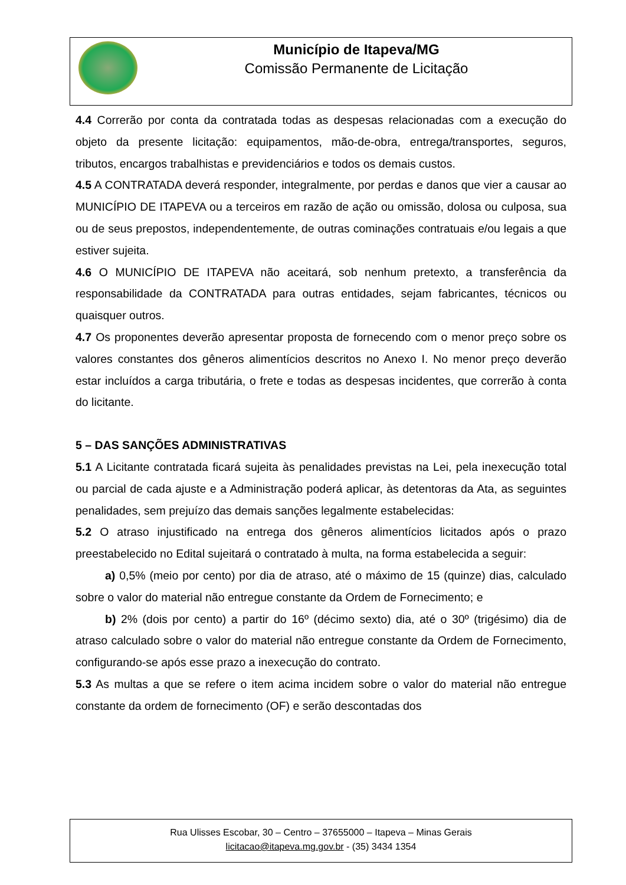Município de Itapeva/MG
Comissão Permanente de Licitação
4.4 Correrão por conta da contratada todas as despesas relacionadas com a execução do objeto da presente licitação: equipamentos, mão-de-obra, entrega/transportes, seguros, tributos, encargos trabalhistas e previdenciários e todos os demais custos.
4.5 A CONTRATADA deverá responder, integralmente, por perdas e danos que vier a causar ao MUNICÍPIO DE ITAPEVA ou a terceiros em razão de ação ou omissão, dolosa ou culposa, sua ou de seus prepostos, independentemente, de outras cominações contratuais e/ou legais a que estiver sujeita.
4.6 O MUNICÍPIO DE ITAPEVA não aceitará, sob nenhum pretexto, a transferência da responsabilidade da CONTRATADA para outras entidades, sejam fabricantes, técnicos ou quaisquer outros.
4.7 Os proponentes deverão apresentar proposta de fornecendo com o menor preço sobre os valores constantes dos gêneros alimentícios descritos no Anexo I. No menor preço deverão estar incluídos a carga tributária, o frete e todas as despesas incidentes, que correrão à conta do licitante.
5 – DAS SANÇÕES ADMINISTRATIVAS
5.1 A Licitante contratada ficará sujeita às penalidades previstas na Lei, pela inexecução total ou parcial de cada ajuste e a Administração poderá aplicar, às detentoras da Ata, as seguintes penalidades, sem prejuízo das demais sanções legalmente estabelecidas:
5.2 O atraso injustificado na entrega dos gêneros alimentícios licitados após o prazo preestabelecido no Edital sujeitará o contratado à multa, na forma estabelecida a seguir:
a) 0,5% (meio por cento) por dia de atraso, até o máximo de 15 (quinze) dias, calculado sobre o valor do material não entregue constante da Ordem de Fornecimento; e
b) 2% (dois por cento) a partir do 16º (décimo sexto) dia, até o 30º (trigésimo) dia de atraso calculado sobre o valor do material não entregue constante da Ordem de Fornecimento, configurando-se após esse prazo a inexecução do contrato.
5.3 As multas a que se refere o item acima incidem sobre o valor do material não entregue constante da ordem de fornecimento (OF) e serão descontadas dos
Rua Ulisses Escobar, 30 – Centro – 37655000 – Itapeva – Minas Gerais
licitacao@itapeva.mg.gov.br - (35) 3434 1354